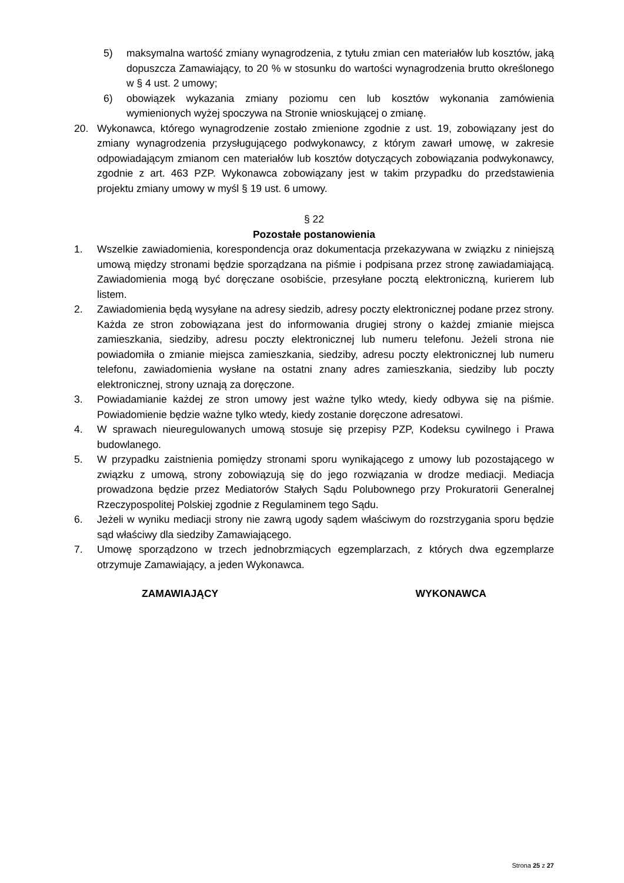5) maksymalna wartość zmiany wynagrodzenia, z tytułu zmian cen materiałów lub kosztów, jaką dopuszcza Zamawiający, to 20 % w stosunku do wartości wynagrodzenia brutto określonego w § 4 ust. 2 umowy;
6) obowiązek wykazania zmiany poziomu cen lub kosztów wykonania zamówienia wymienionych wyżej spoczywa na Stronie wnioskującej o zmianę.
20. Wykonawca, którego wynagrodzenie zostało zmienione zgodnie z ust. 19, zobowiązany jest do zmiany wynagrodzenia przysługującego podwykonawcy, z którym zawarł umowę, w zakresie odpowiadającym zmianom cen materiałów lub kosztów dotyczących zobowiązania podwykonawcy, zgodnie z art. 463 PZP. Wykonawca zobowiązany jest w takim przypadku do przedstawienia projektu zmiany umowy w myśl § 19 ust. 6 umowy.
§ 22
Pozostałe postanowienia
1. Wszelkie zawiadomienia, korespondencja oraz dokumentacja przekazywana w związku z niniejszą umową między stronami będzie sporządzana na piśmie i podpisana przez stronę zawiadamiającą. Zawiadomienia mogą być doręczane osobiście, przesyłane pocztą elektroniczną, kurierem lub listem.
2. Zawiadomienia będą wysyłane na adresy siedzib, adresy poczty elektronicznej podane przez strony. Każda ze stron zobowiązana jest do informowania drugiej strony o każdej zmianie miejsca zamieszkania, siedziby, adresu poczty elektronicznej lub numeru telefonu. Jeżeli strona nie powiadomiła o zmianie miejsca zamieszkania, siedziby, adresu poczty elektronicznej lub numeru telefonu, zawiadomienia wysłane na ostatni znany adres zamieszkania, siedziby lub poczty elektronicznej, strony uznają za doręczone.
3. Powiadamianie każdej ze stron umowy jest ważne tylko wtedy, kiedy odbywa się na piśmie. Powiadomienie będzie ważne tylko wtedy, kiedy zostanie doręczone adresatowi.
4. W sprawach nieuregulowanych umową stosuje się przepisy PZP, Kodeksu cywilnego i Prawa budowlanego.
5. W przypadku zaistnienia pomiędzy stronami sporu wynikającego z umowy lub pozostającego w związku z umową, strony zobowiązują się do jego rozwiązania w drodze mediacji. Mediacja prowadzona będzie przez Mediatorów Stałych Sądu Polubownego przy Prokuratorii Generalnej Rzeczypospolitej Polskiej zgodnie z Regulaminem tego Sądu.
6. Jeżeli w wyniku mediacji strony nie zawrą ugody sądem właściwym do rozstrzygania sporu będzie sąd właściwy dla siedziby Zamawiającego.
7. Umowę sporządzono w trzech jednobrzmiących egzemplarzach, z których dwa egzemplarze otrzymuje Zamawiający, a jeden Wykonawca.
ZAMAWIAJĄCY WYKONAWCA
Strona 25 z 27